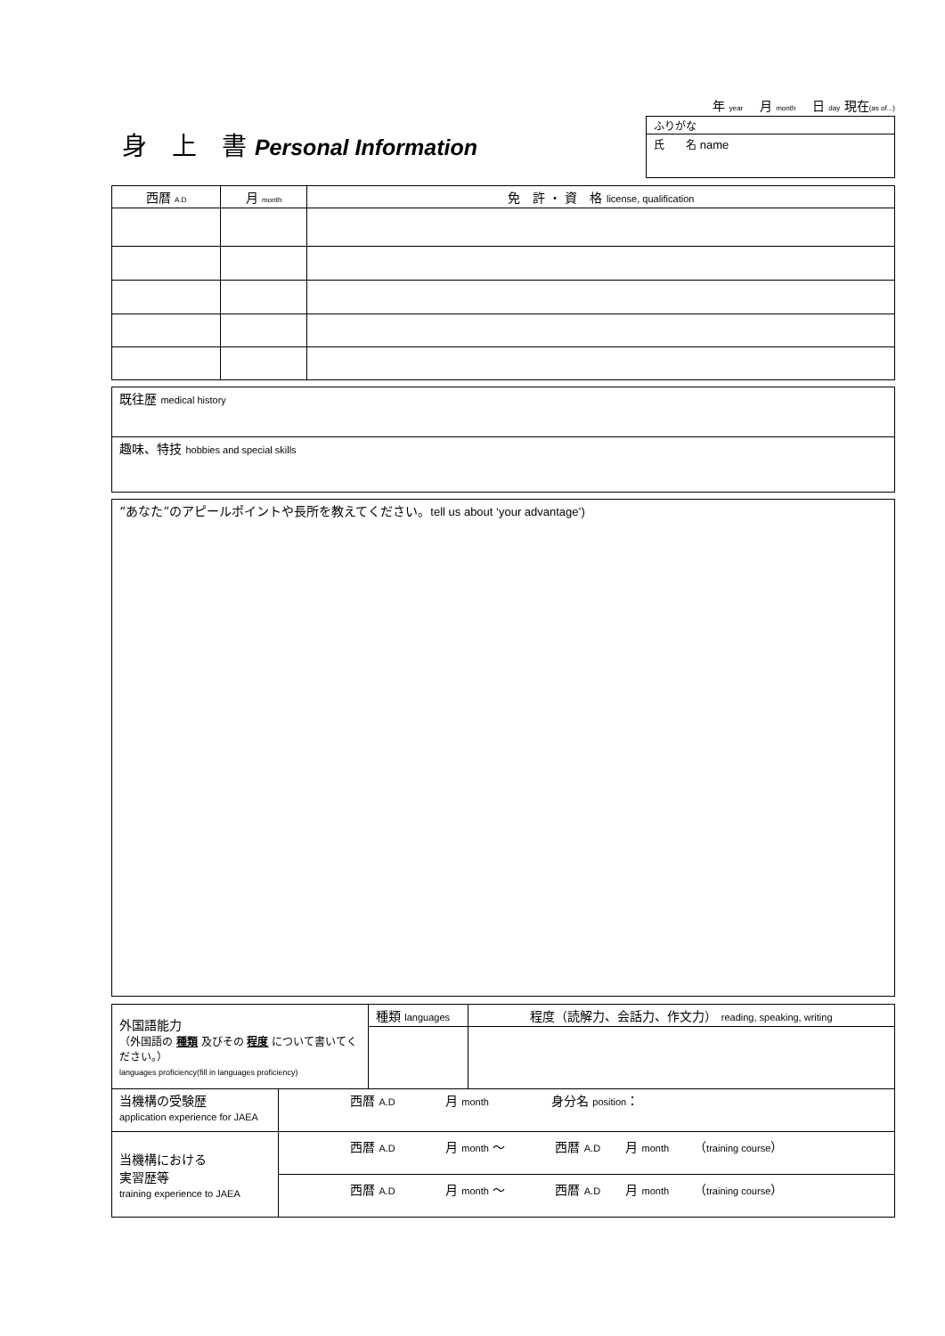身　上　書 Personal Information
年 year　 月 month　 日 day 現在(as of...)
| ふりがな |
| 氏 名 name |
| 西暦 A.D | 月 month | 免 許 ・ 資 格 license, qualification |
| --- | --- | --- |
| 既往歴 medical history |
| 趣味、特技 hobbies and special skills |
| “あなた”のアピールポイントや長所を教えてください。 tell us about ‘your advantage’) |
| 外国語能力 （外国語の 種類 及びその 程度 について書いてください。） languages proficiency(fill in languages proficiency) | | 種類 languages | 程度（読解力、会話力、作文力） reading, speaking, writing |
| 当機構の受験歴 application experience for JAEA | 西暦 A.D 月 month 身分名 position ： | | |
| 当機構における 実習歴等 training experience to JAEA | 西暦 A.D 月 month ～ 西暦 A.D 月 month （ training course ） | | |
| | 西暦 A.D 月 month ～ 西暦 A.D 月 month （ training course ） | | |